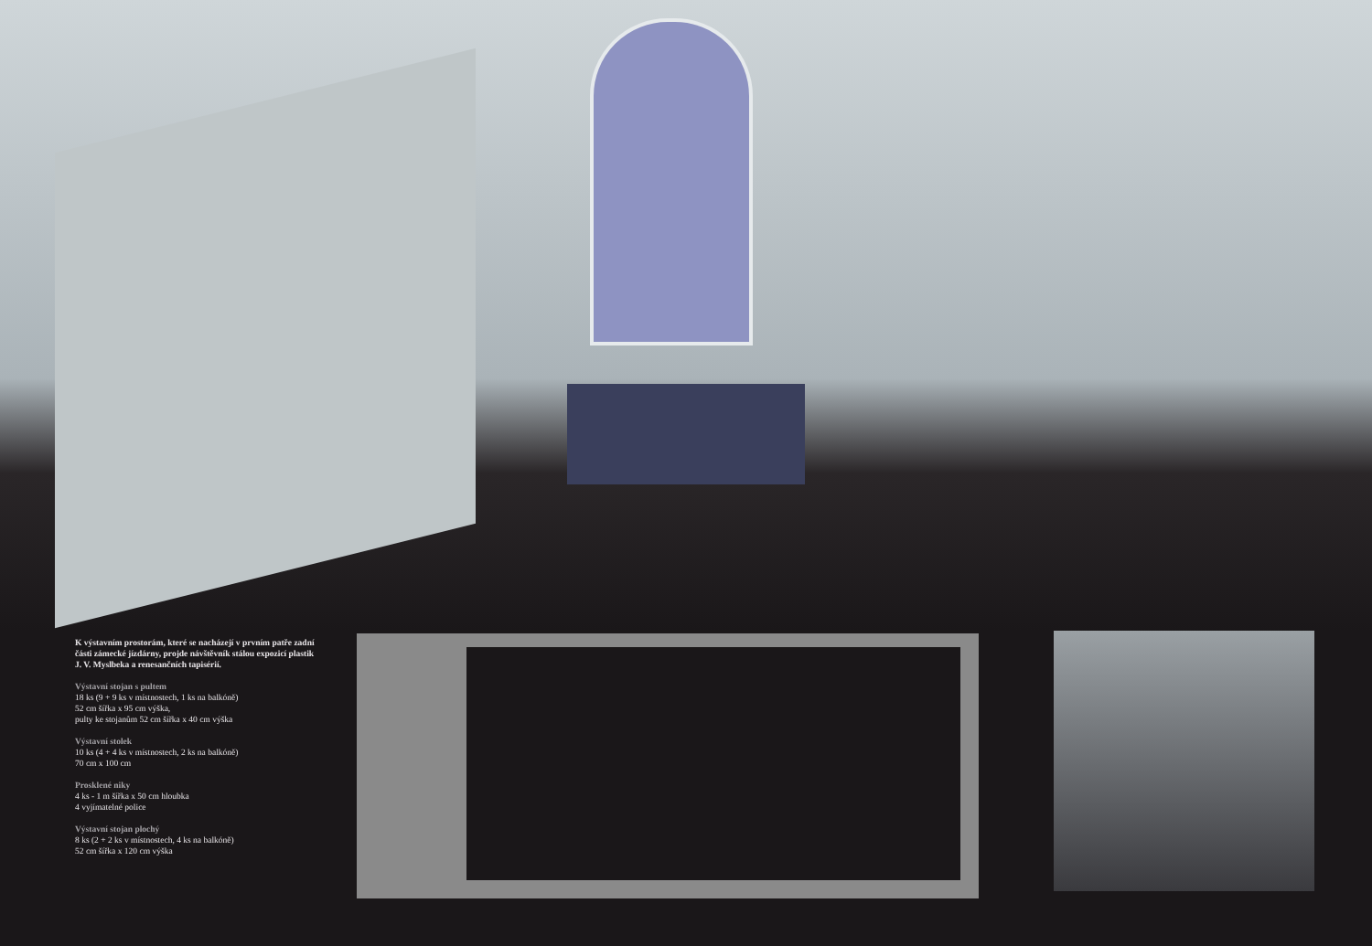K výstavním prostorám, které se nacházejí v prvním patře zadní části zámecké jízdárny, projde návštěvník stálou expozicí plastik J. V. Myslbeka a renesančních tapisérií.
Výstavní stojan s pultem
18 ks (9 + 9 ks v místnostech, 1 ks na balkóně)
52 cm šířka x 95 cm výška,
pulty ke stojanům 52 cm šířka x 40 cm výška
Výstavní stolek
10 ks (4 + 4 ks v místnostech, 2 ks na balkóně)
70 cm x 100 cm
Prosklené niky
4 ks - 1 m šířka x 50 cm hloubka
4 vyjímatelné police
Výstavní stojan plochý
8 ks (2 + 2 ks v místnostech, 4 ks na balkóně)
52 cm šířka x 120 cm výška